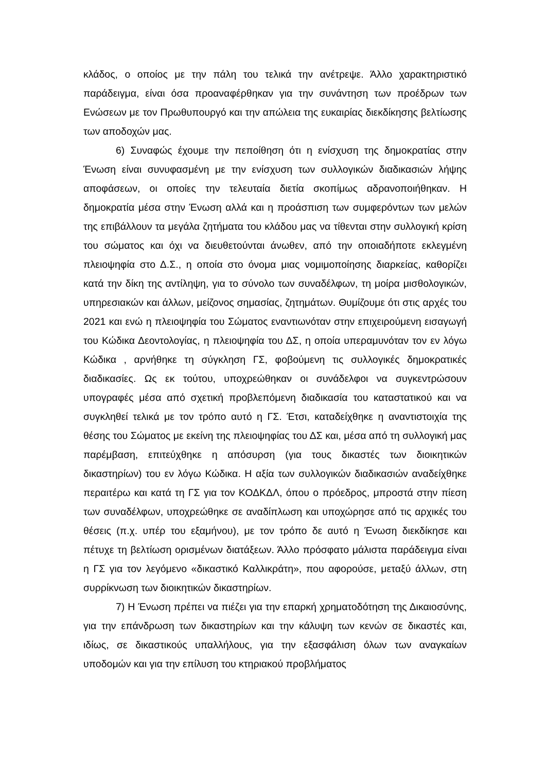κλάδος, ο οποίος με την πάλη του τελικά την ανέτρεψε. Άλλο χαρακτηριστικό παράδειγμα, είναι όσα προαναφέρθηκαν για την συνάντηση των προέδρων των Ενώσεων με τον Πρωθυπουργό και την απώλεια της ευκαιρίας διεκδίκησης βελτίωσης των αποδοχών μας.
6) Συναφώς έχουμε την πεποίθηση ότι η ενίσχυση της δημοκρατίας στην Ένωση είναι συνυφασμένη με την ενίσχυση των συλλογικών διαδικασιών λήψης αποφάσεων, οι οποίες την τελευταία διετία σκοπίμως αδρανοποιήθηκαν. Η δημοκρατία μέσα στην Ένωση αλλά και η προάσπιση των συμφερόντων των μελών της επιβάλλουν τα μεγάλα ζητήματα του κλάδου μας να τίθενται στην συλλογική κρίση του σώματος και όχι να διευθετούνται άνωθεν, από την οποιαδήποτε εκλεγμένη πλειοψηφία στο Δ.Σ., η οποία στο όνομα μιας νομιμοποίησης διαρκείας, καθορίζει κατά την δίκη της αντίληψη, για το σύνολο των συναδέλφων, τη μοίρα μισθολογικών, υπηρεσιακών και άλλων, μείζονος σημασίας, ζητημάτων. Θυμίζουμε ότι στις αρχές του 2021 και ενώ η πλειοψηφία του Σώματος εναντιωνόταν στην επιχειρούμενη εισαγωγή του Κώδικα Δεοντολογίας, η πλειοψηφία του ΔΣ, η οποία υπεραμυνόταν τον εν λόγω Κώδικα , αρνήθηκε τη σύγκληση ΓΣ, φοβούμενη τις συλλογικές δημοκρατικές διαδικασίες. Ως εκ τούτου, υποχρεώθηκαν οι συνάδελφοι να συγκεντρώσουν υπογραφές μέσα από σχετική προβλεπόμενη διαδικασία του καταστατικού και να συγκληθεί τελικά με τον τρόπο αυτό η ΓΣ. Έτσι, καταδείχθηκε η αναντιστοιχία της θέσης του Σώματος με εκείνη της πλειοψηφίας του ΔΣ και, μέσα από τη συλλογική μας παρέμβαση, επιτεύχθηκε η απόσυρση (για τους δικαστές των διοικητικών δικαστηρίων) του εν λόγω Κώδικα. Η αξία των συλλογικών διαδικασιών αναδείχθηκε περαιτέρω και κατά τη ΓΣ για τον ΚΟΔΚΔΛ, όπου ο πρόεδρος, μπροστά στην πίεση των συναδέλφων, υποχρεώθηκε σε αναδίπλωση και υποχώρησε από τις αρχικές του θέσεις (π.χ. υπέρ του εξαμήνου), με τον τρόπο δε αυτό η Ένωση διεκδίκησε και πέτυχε τη βελτίωση ορισμένων διατάξεων. Άλλο πρόσφατο μάλιστα παράδειγμα είναι η ΓΣ για τον λεγόμενο «δικαστικό Καλλικράτη», που αφορούσε, μεταξύ άλλων, στη συρρίκνωση των διοικητικών δικαστηρίων.
7) Η Ένωση πρέπει να πιέζει για την επαρκή χρηματοδότηση της Δικαιοσύνης, για την επάνδρωση των δικαστηρίων και την κάλυψη των κενών σε δικαστές και, ιδίως, σε δικαστικούς υπαλλήλους, για την εξασφάλιση όλων των αναγκαίων υποδομών και για την επίλυση του κτηριακού προβλήματος